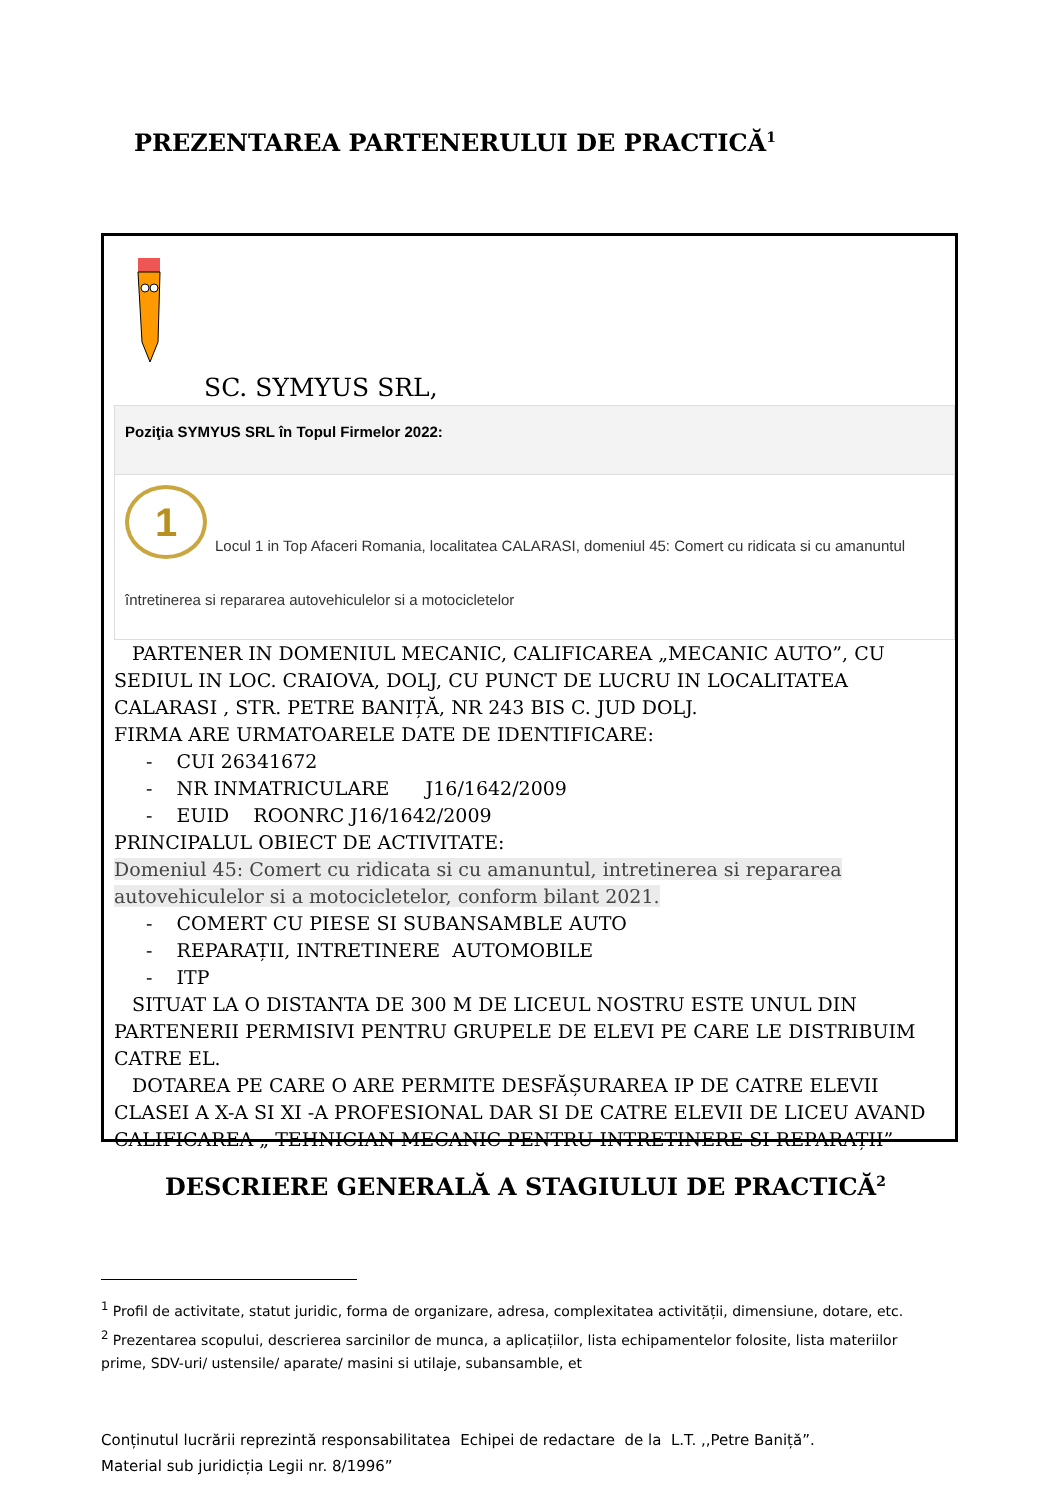PREZENTAREA PARTENERULUI DE PRACTICĂ<sup>1</sup>
SC. SYMYUS SRL,
Poziţia SYMYUS SRL în Topul Firmelor 2022:
1 Locul 1 in Top Afaceri Romania, localitatea CALARASI, domeniul 45: Comert cu ridicata si cu amanuntul
întretinerea si repararea autovehiculelor si a motocicletelor
PARTENER IN DOMENIUL MECANIC, CALIFICAREA „MECANIC AUTO”, CU SEDIUL IN LOC. CRAIOVA, DOLJ, CU PUNCT DE LUCRU IN LOCALITATEA CALARASI , STR. PETRE BANIȚĂ, NR 243 BIS C. JUD DOLJ.
FIRMA ARE URMATOARELE DATE DE IDENTIFICARE:
- CUI 26341672
- NR INMATRICULARE J16/1642/2009
- EUID ROONRC J16/1642/2009
PRINCIPALUL OBIECT DE ACTIVITATE:
Domeniul 45: Comert cu ridicata si cu amanuntul, intretinerea si repararea autovehiculelor si a motocicletelor, conform bilant 2021.
- COMERT CU PIESE SI SUBANSAMBLE AUTO
- REPARAȚII, INTRETINERE AUTOMOBILE
- ITP
SITUAT LA O DISTANTA DE 300 M DE LICEUL NOSTRU ESTE UNUL DIN PARTENERII PERMISIVI PENTRU GRUPELE DE ELEVI PE CARE LE DISTRIBUIM CATRE EL.
DOTAREA PE CARE O ARE PERMITE DESFĂȘURAREA IP DE CATRE ELEVII CLASEI A X-A SI XI -A PROFESIONAL DAR SI DE CATRE ELEVII DE LICEU AVAND CALIFICAREA „ TEHNICIAN MECANIC PENTRU INTRETINERE SI REPARAȚII”
DESCRIERE GENERALĂ A STAGIULUI DE PRACTICĂ<sup>2</sup>
<sup>1</sup> Profil de activitate, statut juridic, forma de organizare, adresa, complexitatea activității, dimensiune, dotare, etc.
<sup>2</sup> Prezentarea scopului, descrierea sarcinilor de munca, a aplicațiilor, lista echipamentelor folosite, lista materiilor prime, SDV-uri/ ustensile/ aparate/ masini si utilaje, subansamble, et
Conținutul lucrării reprezintă responsabilitatea Echipei de redactare de la L.T. ,,Petre Baniță”.
Material sub juridicția Legii nr. 8/1996”